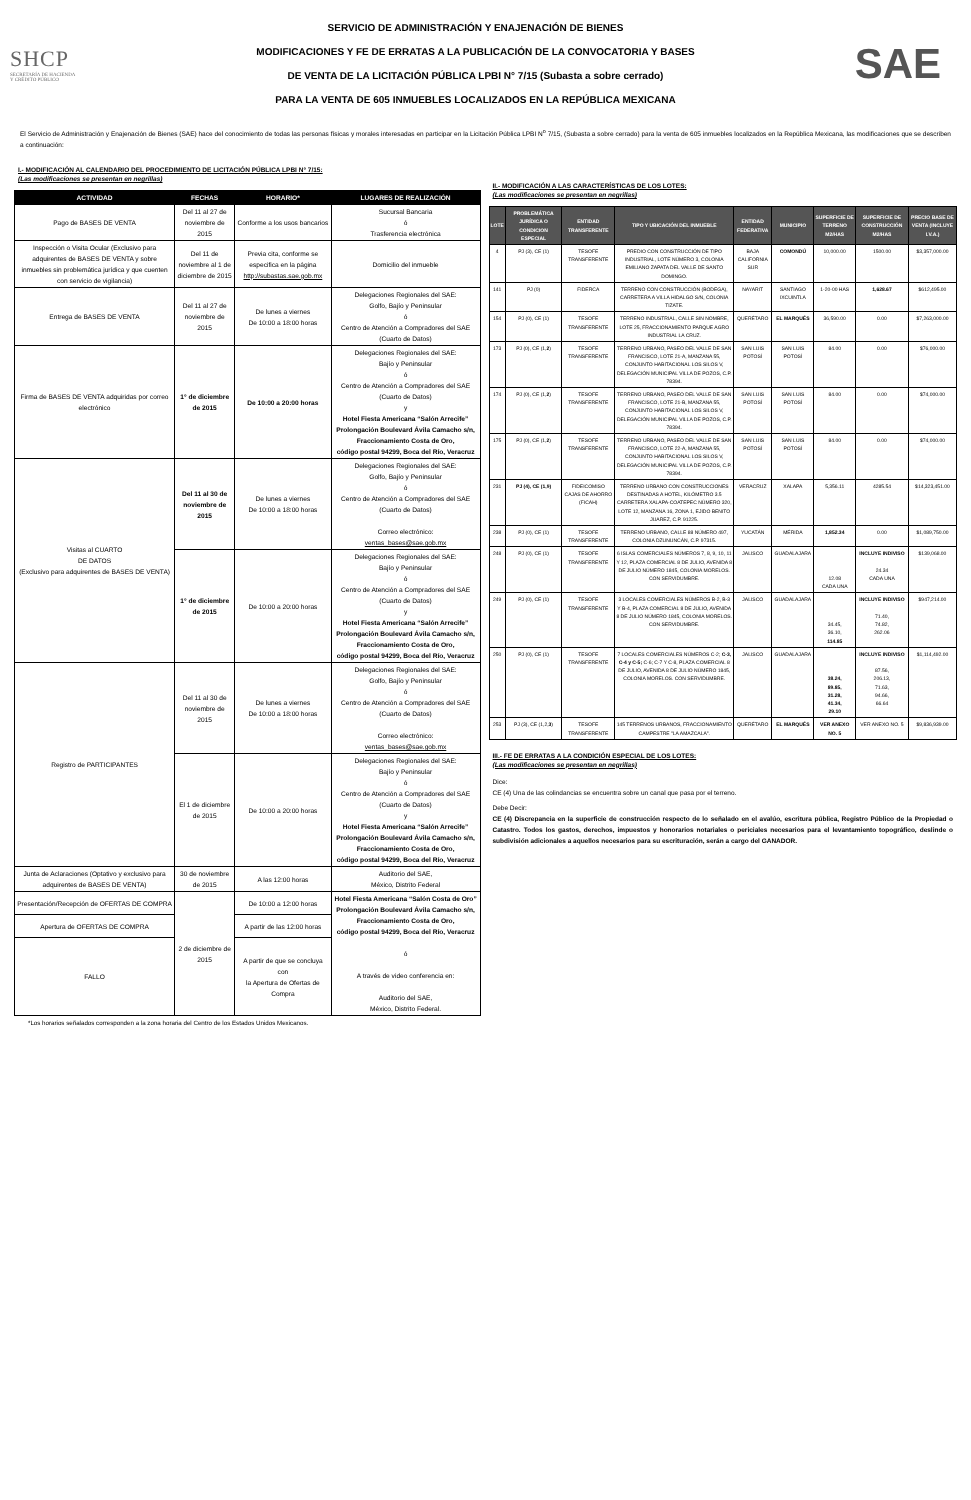SHCP
SECRETARÍA DE HACIENDA
Y CRÉDITO PÚBLICO
SERVICIO DE ADMINISTRACIÓN Y ENAJENACIÓN DE BIENES
MODIFICACIONES Y FE DE ERRATAS A LA PUBLICACIÓN DE LA CONVOCATORIA Y BASES
DE VENTA DE LA LICITACIÓN PÚBLICA LPBI N° 7/15 (Subasta a sobre cerrado)
PARA LA VENTA DE 605 INMUEBLES LOCALIZADOS EN LA REPÚBLICA MEXICANA
SAE
El Servicio de Administración y Enajenación de Bienes (SAE) hace del conocimiento de todas las personas físicas y morales interesadas en participar en la Licitación Pública LPBI N<sup>o</sup> 7/15, (Subasta a sobre cerrado) para la venta de 605 inmuebles localizados en la República Mexicana, las modificaciones que se describen a continuación:
I.- MODIFICACIÓN AL CALENDARIO DEL PROCEDIMIENTO DE LICITACIÓN PÚBLICA LPBI N° 7/15:
(Las modificaciones se presentan en negrillas)
| ACTIVIDAD | FECHAS | HORARIO* | LUGARES DE REALIZACIÓN |
| --- | --- | --- | --- |
| Pago de BASES DE VENTA | Del 11 al 27 de noviembre de 2015 | Conforme a los usos bancarios | Sucursal Bancaria ó Trasferencia electrónica |
| Inspección o Visita Ocular (Exclusivo para adquirentes de BASES DE VENTA y sobre inmuebles sin problemática jurídica y que cuenten con servicio de vigilancia) | Del 11 de noviembre al 1 de diciembre de 2015 | Previa cita, conforme se especifica en la página http://subastas.sae.gob.mx | Domicilio del inmueble |
| Entrega de BASES DE VENTA | Del 11 al 27 de noviembre de 2015 | De lunes a viernes De 10:00 a 18:00 horas | Delegaciones Regionales del SAE: Golfo, Bajío y Peninsular ó Centro de Atención a Compradores del SAE (Cuarto de Datos) |
| Firma de BASES DE VENTA adquiridas por correo electrónico | 1° de diciembre de 2015 | De 10:00 a 20:00 horas | Delegaciones Regionales del SAE: Bajío y Peninsular ó Centro de Atención a Compradores del SAE (Cuarto de Datos) y Hotel Fiesta Americana “Salón Arrecife” Prolongación Boulevard Ávila Camacho s/n, Fraccionamiento Costa de Oro, código postal 94299, Boca del Río, Veracruz |
| Visitas al CUARTO DE DATOS (Exclusivo para adquirentes de BASES DE VENTA) | Del 11 al 30 de noviembre de 2015 | De lunes a viernes De 10:00 a 18:00 horas | Delegaciones Regionales del SAE: Golfo, Bajío y Peninsular ó Centro de Atención a Compradores del SAE (Cuarto de Datos) Correo electrónico: ventas_bases@sae.gob.mx |
| | 1° de diciembre de 2015 | De 10:00 a 20:00 horas | Delegaciones Regionales del SAE: Bajío y Peninsular ó Centro de Atención a Compradores del SAE (Cuarto de Datos) y Hotel Fiesta Americana “Salón Arrecife” Prolongación Boulevard Ávila Camacho s/n, Fraccionamiento Costa de Oro, código postal 94299, Boca del Río, Veracruz |
| Registro de PARTICIPANTES | Del 11 al 30 de noviembre de 2015 | De lunes a viernes De 10:00 a 18:00 horas | Delegaciones Regionales del SAE: Golfo, Bajío y Peninsular ó Centro de Atención a Compradores del SAE (Cuarto de Datos) Correo electrónico: ventas_bases@sae.gob.mx |
| | El 1 de diciembre de 2015 | De 10:00 a 20:00 horas | Delegaciones Regionales del SAE: Bajío y Peninsular ó Centro de Atención a Compradores del SAE (Cuarto de Datos) y Hotel Fiesta Americana “Salón Arrecife” Prolongación Boulevard Ávila Camacho s/n, Fraccionamiento Costa de Oro, código postal 94299, Boca del Río, Veracruz |
| Junta de Aclaraciones (Optativo y exclusivo para adquirentes de BASES DE VENTA) | 30 de noviembre de 2015 | A las 12:00 horas | Auditorio del SAE, México, Distrito Federal |
| Presentación/Recepción de OFERTAS DE COMPRA | 2 de diciembre de 2015 | De 10:00 a 12:00 horas | Hotel Fiesta Americana “Salón Costa de Oro” Prolongación Boulevard Ávila Camacho s/n, Fraccionamiento Costa de Oro, código postal 94299, Boca del Río, Veracruz ó A través de video conferencia en: Auditorio del SAE, México, Distrito Federal. |
| Apertura de OFERTAS DE COMPRA | | A partir de las 12:00 horas | |
| FALLO | | A partir de que se concluya con la Apertura de Ofertas de Compra | |
*Los horarios señalados corresponden a la zona horaria del Centro de los Estados Unidos Mexicanos.
II.- MODIFICACIÓN A LAS CARACTERÍSTICAS DE LOS LOTES:
(Las modificaciones se presentan en negrillas)
| LOTE | PROBLEMÁTICA JURÍDICA O CONDICION ESPECIAL | ENTIDAD TRANSFERENTE | TIPO Y UBICACIÓN DEL INMUEBLE | ENTIDAD FEDERATIVA | MUNICIPIO | SUPERFICIE DE TERRENO M2/HAS | SUPERFICIE DE CONSTRUCCIÓN M2/HAS | PRECIO BASE DE VENTA (INCLUYE I.V.A.) |
| --- | --- | --- | --- | --- | --- | --- | --- | --- |
| 4 | PJ (3), CE (1) | TESOFE TRANSFERENTE | PREDIO CON CONSTRUCCIÓN DE TIPO INDUSTRIAL, LOTE NÚMERO 3, COLONIA EMILIANO ZAPATA DEL VALLE DE SANTO DOMINGO. | BAJA CALIFORNIA SUR | COMONDÚ | 10,000.00 | 1500.00 | $3,357,000.00 |
| 141 | PJ (0) | FIDERCA | TERRENO CON CONSTRUCCIÓN (BODEGA), CARRETERA A VILLA HIDALGO S/N, COLONIA TIZATE. | NAYARIT | SANTIAGO IXCUINTLA | 1-20-00 HAS | 1,628.67 | $612,495.00 |
| 154 | PJ (0), CE (1) | TESOFE TRANSFERENTE | TERRENO INDUSTRIAL, CALLE SIN NOMBRE, LOTE 25, FRACCIONAMIENTO PARQUE AGRO INDUSTRIAL LA CRUZ. | QUERÉTARO | EL MARQUÉS | 36,590.00 | 0.00 | $7,263,000.00 |
| 173 | PJ (0), CE (1, 2 ) | TESOFE TRANSFERENTE | TERRENO URBANO, PASEO DEL VALLE DE SAN FRANCISCO, LOTE 21-A, MANZANA 55, CONJUNTO HABITACIONAL LOS SILOS V, DELEGACIÓN MUNICIPAL VILLA DE POZOS, C.P. 78394. | SAN LUIS POTOSÍ | SAN LUIS POTOSÍ | 84.00 | 0.00 | $76,000.00 |
| 174 | PJ (0), CE (1, 2 ) | TESOFE TRANSFERENTE | TERRENO URBANO, PASEO DEL VALLE DE SAN FRANCISCO, LOTE 21-B, MANZANA 55, CONJUNTO HABITACIONAL LOS SILOS V, DELEGACIÓN MUNICIPAL VILLA DE POZOS, C.P. 78394. | SAN LUIS POTOSÍ | SAN LUIS POTOSÍ | 84.00 | 0.00 | $74,000.00 |
| 175 | PJ (0), CE (1, 2 ) | TESOFE TRANSFERENTE | TERRENO URBANO, PASEO DEL VALLE DE SAN FRANCISCO, LOTE 22-A, MANZANA 55, CONJUNTO HABITACIONAL LOS SILOS V, DELEGACIÓN MUNICIPAL VILLA DE POZOS, C.P. 78394. | SAN LUIS POTOSÍ | SAN LUIS POTOSÍ | 84.00 | 0.00 | $74,000.00 |
| 231 | PJ (4), CE (1,9) | FIDEICOMISO CAJAS DE AHORRO (FICAH) | TERRENO URBANO CON CONSTRUCCIONES DESTINADAS A HOTEL, KILÓMETRO 3.5 CARRETERA XALAPA-COATEPEC NÚMERO 320, LOTE 12, MANZANA 16, ZONA 1, EJIDO BENITO JUAREZ, C.P. 91225. | VERACRUZ | XALAPA | 5,356.11 | 4285.54 | $14,323,451.00 |
| 238 | PJ (0), CE (1) | TESOFE TRANSFERENTE | TERRENO URBANO, CALLE 88 NÚMERO 497, COLONIA DZUNUNCÁN, C.P. 97315. | YUCATÁN | MÉRIDA | 1,852.34 | 0.00 | $1,089,750.00 |
| 248 | PJ (0), CE (1) | TESOFE TRANSFERENTE | 6 ISLAS COMERCIALES NÚMEROS 7, 8, 9, 10, 11 Y 12, PLAZA COMERCIAL 8 DE JULIO, AVENIDA 8 DE JULIO NÚMERO 1845, COLONIA MORELOS. CON SERVIDUMBRE. | JALISCO | GUADALAJARA | 12.08 CADA UNA | INCLUYE INDIVISO 24.34 CADA UNA | $139,068.00 |
| 249 | PJ (0), CE (1) | TESOFE TRANSFERENTE | 3 LOCALES COMERCIALES NÚMEROS B-2, B-3 Y B-4, PLAZA COMERCIAL 8 DE JULIO, AVENIDA 8 DE JULIO NÚMERO 1845, COLONIA MORELOS. CON SERVIDUMBRE. | JALISCO | GUADALAJARA | 34.45, 36.10, 114.85 | INCLUYE INDIVISO 71.40, 74.82, 262.06 | $947,214.00 |
| 250 | PJ (0), CE (1) | TESOFE TRANSFERENTE | 7 LOCALES COMERCIALES NÚMEROS C-2; C-3, C-4 y C-5; C-6; C-7 Y C-8, PLAZA COMERCIAL 8 DE JULIO, AVENIDA 8 DE JULIO NÚMERO 1845, COLONIA MORELOS. CON SERVIDUMBRE. | JALISCO | GUADALAJARA | 38.24, 89.85, 31.28, 41.34, 29.10 | INCLUYE INDIVISO 87.56, 206.13, 71.63, 94.66, 66.64 | $1,114,492.00 |
| 253 | PJ (3), CE (1,2, 3 ) | TESOFE TRANSFERENTE | 145 TERRENOS URBANOS, FRACCIONAMIENTO CAMPESTRE "LA AMAZCALA". | QUERÉTARO | EL MARQUÉS | VER ANEXO NO. 5 | VER ANEXO NO. 5 | $9,836,939.00 |
III.- FE DE ERRATAS A LA CONDICIÓN ESPECIAL DE LOS LOTES:
(Las modificaciones se presentan en negrillas)
Dice:
CE (4) Una de las colindancias se encuentra sobre un canal que pasa por el terreno.
Debe Decir:
CE (4) Discrepancia en la superficie de construcción respecto de lo señalado en el avalúo, escritura pública, Registro Público de la Propiedad o Catastro. Todos los gastos, derechos, impuestos y honorarios notariales o periciales necesarios para el levantamiento topográfico, deslinde o subdivisión adicionales a aquellos necesarios para su escrituración, serán a cargo del GANADOR.